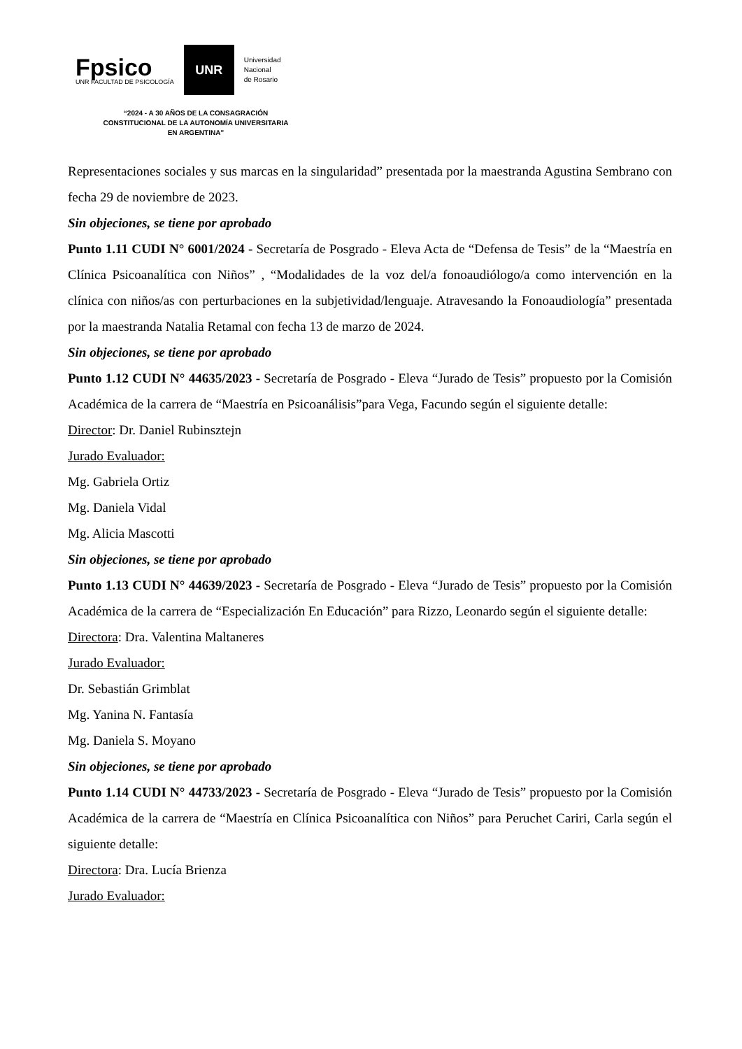Fpsico
UNR FACULTAD DE PSICOLOGÍA
UNR
Universidad
Nacional
de Rosario
“2024 - A 30 AÑOS DE LA CONSAGRACIÓN CONSTITUCIONAL DE LA AUTONOMÍA UNIVERSITARIA EN ARGENTINA”
Representaciones sociales y sus marcas en la singularidad” presentada por la maestranda Agustina Sembrano con fecha 29 de noviembre de 2023.
Sin objeciones, se tiene por aprobado
Punto 1.11 CUDI N° 6001/2024 - Secretaría de Posgrado - Eleva Acta de “Defensa de Tesis” de la “Maestría en Clínica Psicoanalítica con Niños” , “Modalidades de la voz del/a fonoaudiólogo/a como intervención en la clínica con niños/as con perturbaciones en la subjetividad/lenguaje. Atravesando la Fonoaudiología” presentada por la maestranda Natalia Retamal con fecha 13 de marzo de 2024.
Sin objeciones, se tiene por aprobado
Punto 1.12 CUDI N° 44635/2023 - Secretaría de Posgrado - Eleva “Jurado de Tesis” propuesto por la Comisión Académica de la carrera de “Maestría en Psicoanálisis”para Vega, Facundo según el siguiente detalle:
Director: Dr. Daniel Rubinsztejn
Jurado Evaluador:
Mg. Gabriela Ortiz
Mg. Daniela Vidal
Mg. Alicia Mascotti
Sin objeciones, se tiene por aprobado
Punto 1.13 CUDI N° 44639/2023 - Secretaría de Posgrado - Eleva “Jurado de Tesis” propuesto por la Comisión Académica de la carrera de “Especialización En Educación” para Rizzo, Leonardo según el siguiente detalle:
Directora: Dra. Valentina Maltaneres
Jurado Evaluador:
Dr. Sebastián Grimblat
Mg. Yanina N. Fantasía
Mg. Daniela S. Moyano
Sin objeciones, se tiene por aprobado
Punto 1.14 CUDI N° 44733/2023 - Secretaría de Posgrado - Eleva “Jurado de Tesis” propuesto por la Comisión Académica de la carrera de “Maestría en Clínica Psicoanalítica con Niños” para Peruchet Cariri, Carla según el siguiente detalle:
Directora: Dra. Lucía Brienza
Jurado Evaluador: